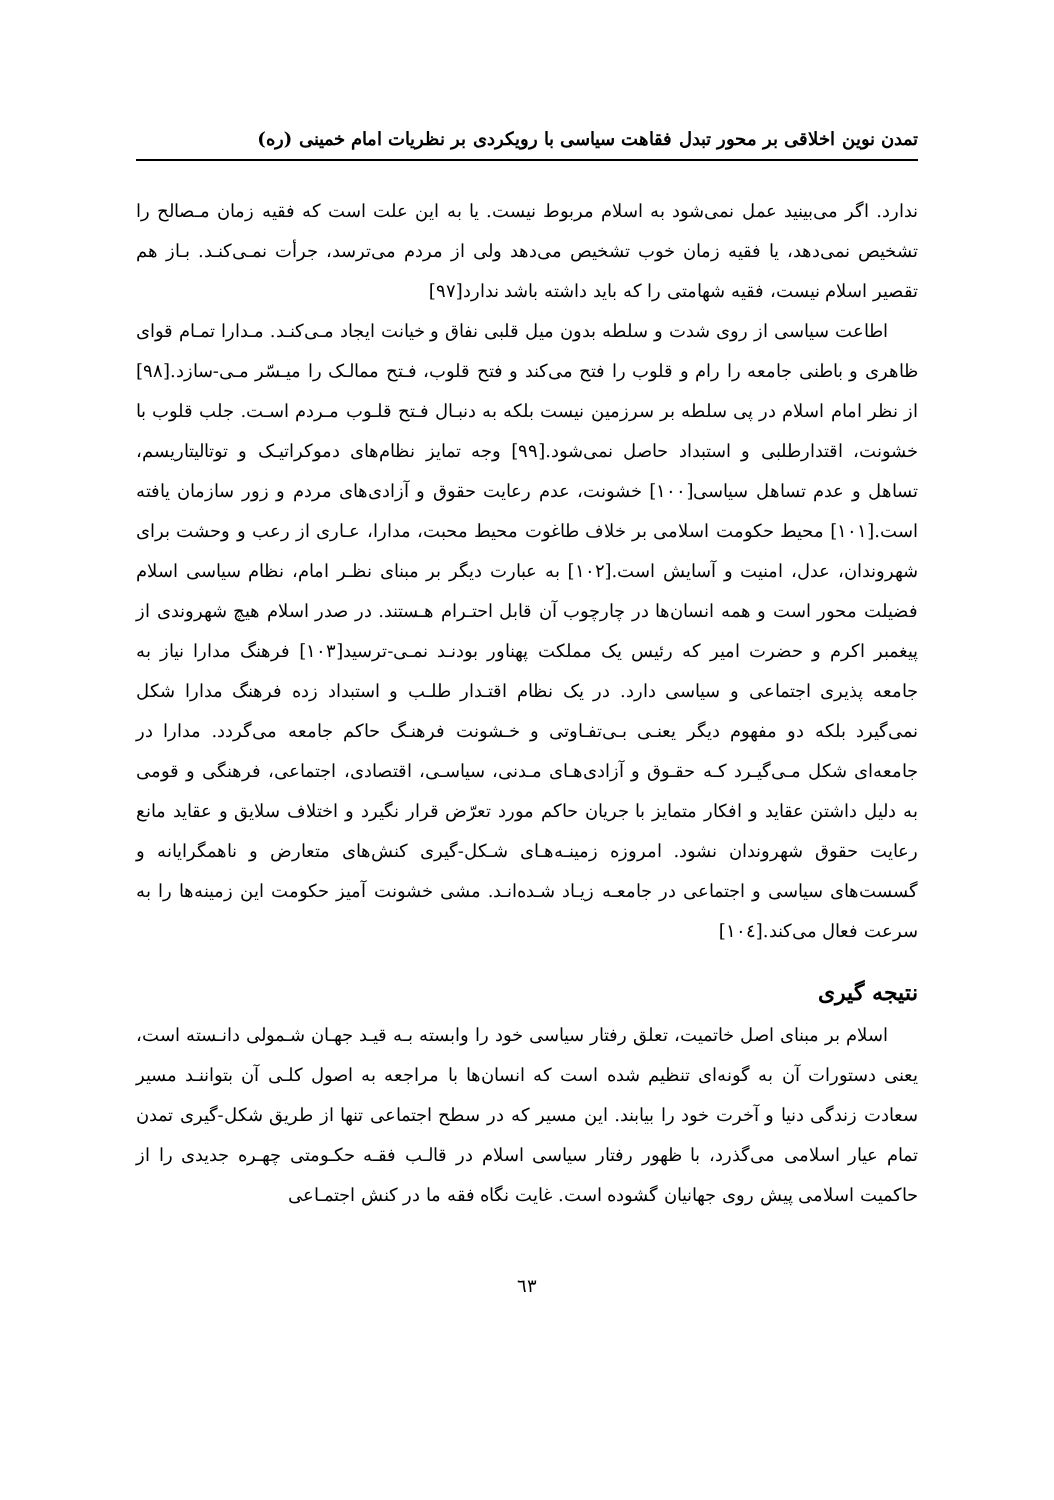تمدن نوین اخلاقی بر محور تبدل فقاهت سیاسی با رویکردی بر نظریات امام خمینی (ره)
ندارد. اگر می‌بینید عمل نمی‌شود به اسلام مربوط نیست. یا به این علت است که فقیه زمان مـصالح را تشخیص نمی‌دهد، یا فقیه زمان خوب تشخیص می‌دهد ولی از مردم می‌ترسد، جرأت نمـی‌کنـد. بـاز هم تقصیر اسلام نیست، فقیه شهامتی را که باید داشته باشد ندارد[۹۷]
اطاعت سیاسی از روی شدت و سلطه بدون میل قلبی نفاق و خیانت ایجاد مـی‌کنـد. مـدارا تمـام قوای ظاهری و باطنی جامعه را رام و قلوب را فتح می‌کند و فتح قلوب، فـتح ممالـک را میـسّر مـی-سازد.[۹۸] از نظر امام اسلام در پی سلطه بر سرزمین نیست بلکه به دنبـال فـتح قلـوب مـردم اسـت. جلب قلوب با خشونت، اقتدارطلبی و استبداد حاصل نمی‌شود.[۹۹] وجه تمایز نظام‌های دموکراتیـک و توتالیتاریسم، تساهل و عدم تساهل سیاسی[۱۰۰] خشونت، عدم رعایت حقوق و آزادی‌های مردم و زور سازمان یافته است.[۱۰۱] محیط حکومت اسلامی بر خلاف طاغوت محیط محبت، مدارا، عـاری از رعب و وحشت برای شهروندان، عدل، امنیت و آسایش است.[۱۰۲] به عبارت دیگر بر مبنای نظـر امام، نظام سیاسی اسلام فضیلت محور است و همه انسان‌ها در چارچوب آن قابل احتـرام هـستند. در صدر اسلام هیچ شهروندی از پیغمبر اکرم و حضرت امیر که رئیس یک مملکت پهناور بودنـد نمـی-ترسید[۱۰۳] فرهنگ مدارا نیاز به جامعه پذیری اجتماعی و سیاسی دارد. در یک نظام اقتـدار طلـب و استبداد زده فرهنگ مدارا شکل نمی‌گیرد بلکه دو مفهوم دیگر یعنـی بـی‌تفـاوتی و خـشونت فرهنـگ حاکم جامعه می‌گردد. مدارا در جامعه‌ای شکل مـی‌گیـرد کـه حقـوق و آزادی‌هـای مـدنی، سیاسـی، اقتصادی، اجتماعی، فرهنگی و قومی به دلیل داشتن عقاید و افکار متمایز با جریان حاکم مورد تعرّض قرار نگیرد و اختلاف سلایق و عقاید مانع رعایت حقوق شهروندان نشود. امروزه زمینـه‌هـای شـکل-گیری کنش‌های متعارض و ناهمگرایانه و گسست‌های سیاسی و اجتماعی در جامعـه زیـاد شـده‌انـد. مشی خشونت آمیز حکومت این زمینه‌ها را به سرعت فعال می‌کند.[۱۰٤]
نتیجه گیری
اسلام بر مبنای اصل خاتمیت، تعلق رفتار سیاسی خود را وابسته بـه قیـد جهـان شـمولی دانـسته است، یعنی دستورات آن به گونه‌ای تنظیم شده است که انسان‌ها با مراجعه به اصول کلـی آن بتواننـد مسیر سعادت زندگی دنیا و آخرت خود را بیابند. این مسیر که در سطح اجتماعی تنها از طریق شکل-گیری تمدن تمام عیار اسلامی می‌گذرد، با ظهور رفتار سیاسی اسلام در قالـب فقـه حکـومتی چهـره جدیدی را از حاکمیت اسلامی پیش روی جهانیان گشوده است. غایت نگاه فقه ما در کنش اجتمـاعی
٦٣